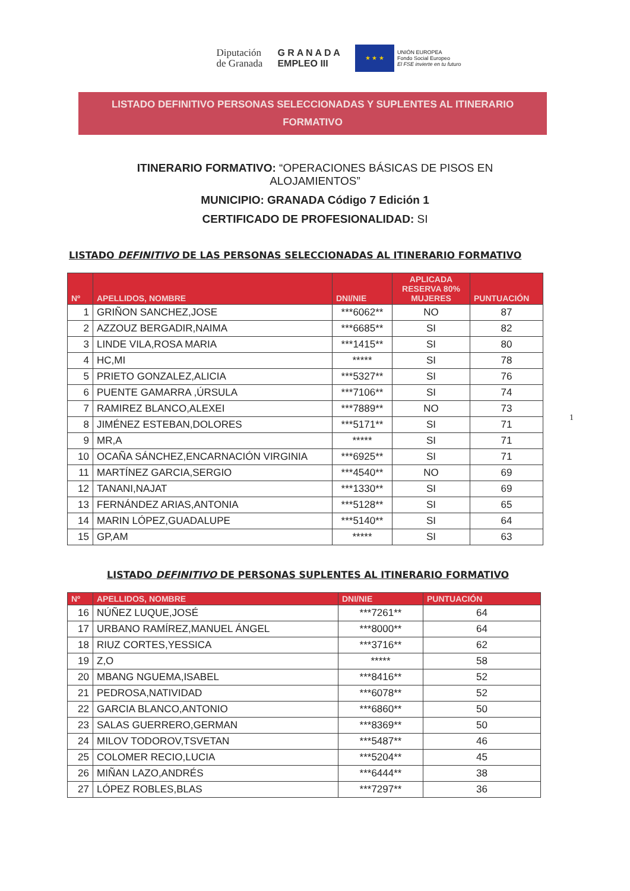Diputación
de Granada
G R A N A D A
EMPLEO III
★ ★ ★
UNIÓN EUROPEA
Fondo Social Europeo
El FSE invierte en tu futuro
LISTADO DEFINITIVO PERSONAS SELECCIONADAS Y SUPLENTES AL ITINERARIO FORMATIVO
ITINERARIO FORMATIVO: “OPERACIONES BÁSICAS DE PISOS EN
ALOJAMIENTOS”
MUNICIPIO: GRANADA Código 7 Edición 1
CERTIFICADO DE PROFESIONALIDAD: SI
1
LISTADO DEFINITIVO DE LAS PERSONAS SELECCIONADAS AL ITINERARIO FORMATIVO
| Nº | APELLIDOS, NOMBRE | DNI/NIE | APLICADA RESERVA 80% MUJERES | PUNTUACIÓN |
| --- | --- | --- | --- | --- |
| 1 | GRIÑON SANCHEZ,JOSE | ***6062** | NO | 87 |
| 2 | AZZOUZ BERGADIR,NAIMA | ***6685** | SI | 82 |
| 3 | LINDE VILA,ROSA MARIA | ***1415** | SI | 80 |
| 4 | HC,MI | ***** | SI | 78 |
| 5 | PRIETO GONZALEZ,ALICIA | ***5327** | SI | 76 |
| 6 | PUENTE GAMARRA ,ÚRSULA | ***7106** | SI | 74 |
| 7 | RAMIREZ BLANCO,ALEXEI | ***7889** | NO | 73 |
| 8 | JIMÉNEZ ESTEBAN,DOLORES | ***5171** | SI | 71 |
| 9 | MR,A | ***** | SI | 71 |
| 10 | OCAÑA SÁNCHEZ,ENCARNACIÓN VIRGINIA | ***6925** | SI | 71 |
| 11 | MARTÍNEZ GARCIA,SERGIO | ***4540** | NO | 69 |
| 12 | TANANI,NAJAT | ***1330** | SI | 69 |
| 13 | FERNÁNDEZ ARIAS,ANTONIA | ***5128** | SI | 65 |
| 14 | MARIN LÓPEZ,GUADALUPE | ***5140** | SI | 64 |
| 15 | GP,AM | ***** | SI | 63 |
LISTADO DEFINITIVO DE PERSONAS SUPLENTES AL ITINERARIO FORMATIVO
| Nº | APELLIDOS, NOMBRE | DNI/NIE | PUNTUACIÓN |
| --- | --- | --- | --- |
| 16 | NÚÑEZ LUQUE,JOSÉ | ***7261** | 64 |
| 17 | URBANO RAMÍREZ,MANUEL ÁNGEL | ***8000** | 64 |
| 18 | RIUZ CORTES,YESSICA | ***3716** | 62 |
| 19 | Z,O | ***** | 58 |
| 20 | MBANG NGUEMA,ISABEL | ***8416** | 52 |
| 21 | PEDROSA,NATIVIDAD | ***6078** | 52 |
| 22 | GARCIA BLANCO,ANTONIO | ***6860** | 50 |
| 23 | SALAS GUERRERO,GERMAN | ***8369** | 50 |
| 24 | MILOV TODOROV,TSVETAN | ***5487** | 46 |
| 25 | COLOMER RECIO,LUCIA | ***5204** | 45 |
| 26 | MIÑAN LAZO,ANDRÉS | ***6444** | 38 |
| 27 | LÓPEZ ROBLES,BLAS | ***7297** | 36 |